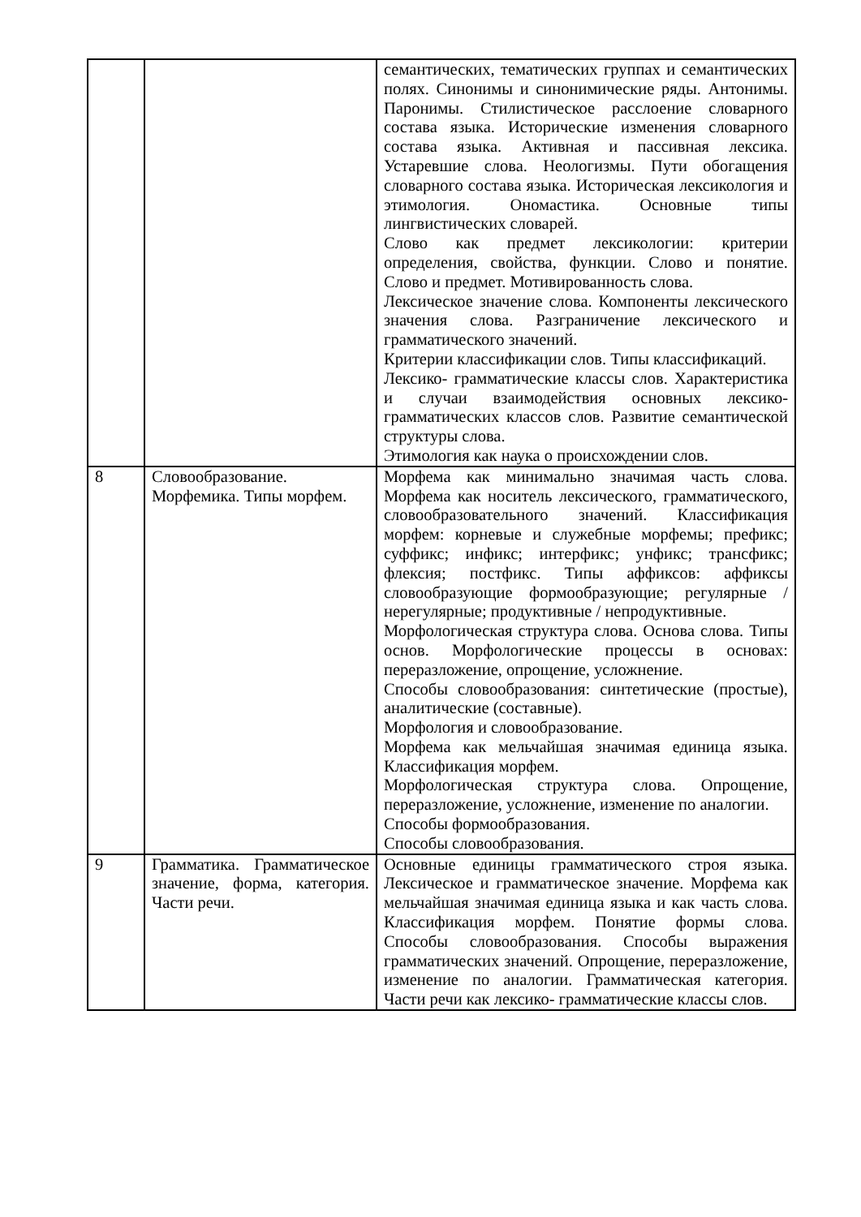| | | семантических, тематических группах и семантических полях. Синонимы и синонимические ряды. Антонимы. Паронимы. Стилистическое расслоение словарного состава языка. Исторические изменения словарного состава языка. Активная и пассивная лексика. Устаревшие слова. Неологизмы. Пути обогащения словарного состава языка. Историческая лексикология и этимология. Ономастика. Основные типы лингвистических словарей. Слово как предмет лексикологии: критерии определения, свойства, функции. Слово и понятие. Слово и предмет. Мотивированность слова. Лексическое значение слова. Компоненты лексического значения слова. Разграничение лексического и грамматического значений. Критерии классификации слов. Типы классификаций. Лексико- грамматические классы слов. Характеристика и случаи взаимодействия основных лексико- грамматических классов слов. Развитие семантической структуры слова. Этимология как наука о происхождении слов. |
| 8 | Словообразование. Морфемика. Типы морфем. | Морфема как минимально значимая часть слова. Морфема как носитель лексического, грамматического, словообразовательного значений. Классификация морфем: корневые и служебные морфемы; префикс; суффикс; инфикс; интерфикс; унфикс; трансфикс; флексия; постфикс. Типы аффиксов: аффиксы словообразующие формообразующие; регулярные / нерегулярные; продуктивные / непродуктивные. Морфологическая структура слова. Основа слова. Типы основ. Морфологические процессы в основах: переразложение, опрощение, усложнение. Способы словообразования: синтетические (простые), аналитические (составные). Морфология и словообразование. Морфема как мельчайшая значимая единица языка. Классификация морфем. Морфологическая структура слова. Опрощение, переразложение, усложнение, изменение по аналогии. Способы формообразования. Способы словообразования. |
| 9 | Грамматика. Грамматическое значение, форма, категория. Части речи. | Основные единицы грамматического строя языка. Лексическое и грамматическое значение. Морфема как мельчайшая значимая единица языка и как часть слова. Классификация морфем. Понятие формы слова. Способы словообразования. Способы выражения грамматических значений. Опрощение, переразложение, изменение по аналогии. Грамматическая категория. Части речи как лексико- грамматические классы слов. |